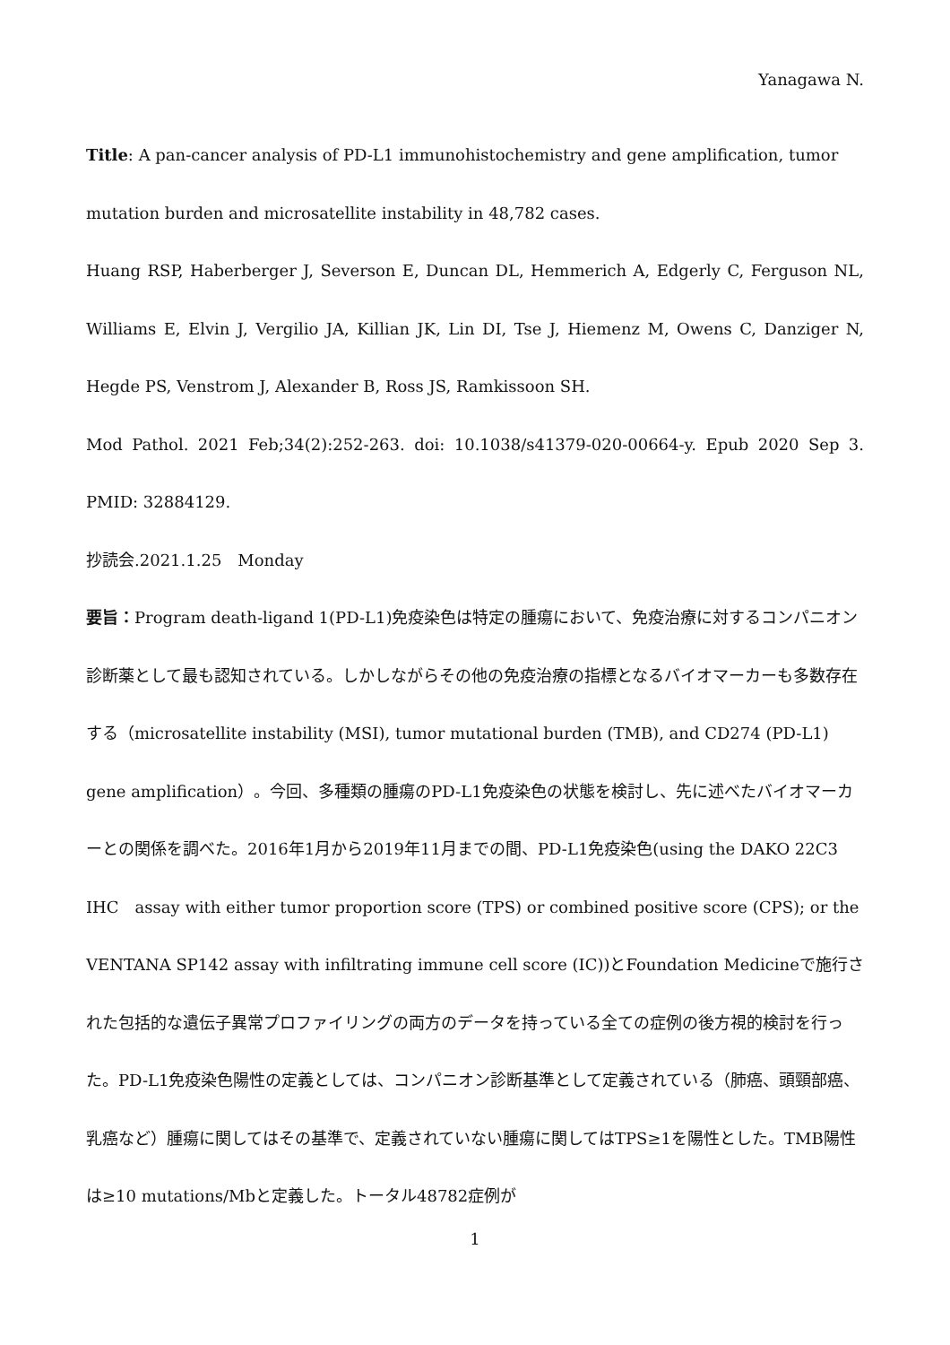Yanagawa N.
Title: A pan-cancer analysis of PD-L1 immunohistochemistry and gene amplification, tumor mutation burden and microsatellite instability in 48,782 cases.
Huang RSP, Haberberger J, Severson E, Duncan DL, Hemmerich A, Edgerly C, Ferguson NL, Williams E, Elvin J, Vergilio JA, Killian JK, Lin DI, Tse J, Hiemenz M, Owens C, Danziger N, Hegde PS, Venstrom J, Alexander B, Ross JS, Ramkissoon SH.
Mod Pathol. 2021 Feb;34(2):252-263. doi: 10.1038/s41379-020-00664-y. Epub 2020 Sep 3. PMID: 32884129.
抄読会.2021.1.25　Monday
要旨：Program death-ligand 1(PD-L1)免疫染色は特定の腫瘍において、免疫治療に対するコンパニオン診断薬として最も認知されている。しかしながらその他の免疫治療の指標となるバイオマーカーも多数存在する（microsatellite instability (MSI), tumor mutational burden (TMB), and CD274 (PD-L1) gene amplification）。今回、多種類の腫瘍のPD-L1免疫染色の状態を検討し、先に述べたバイオマーカーとの関係を調べた。2016年1月から2019年11月までの間、PD-L1免疫染色(using the DAKO 22C3 IHC　assay with either tumor proportion score (TPS) or combined positive score (CPS); or the VENTANA SP142 assay with infiltrating immune cell score (IC))とFoundation Medicineで施行された包括的な遺伝子異常プロファイリングの両方のデータを持っている全ての症例の後方視的検討を行った。PD-L1免疫染色陽性の定義としては、コンパニオン診断基準として定義されている（肺癌、頭頸部癌、乳癌など）腫瘍に関してはその基準で、定義されていない腫瘍に関してはTPS≥1を陽性とした。TMB陽性は≥10 mutations/Mbと定義した。トータル48782症例が
1